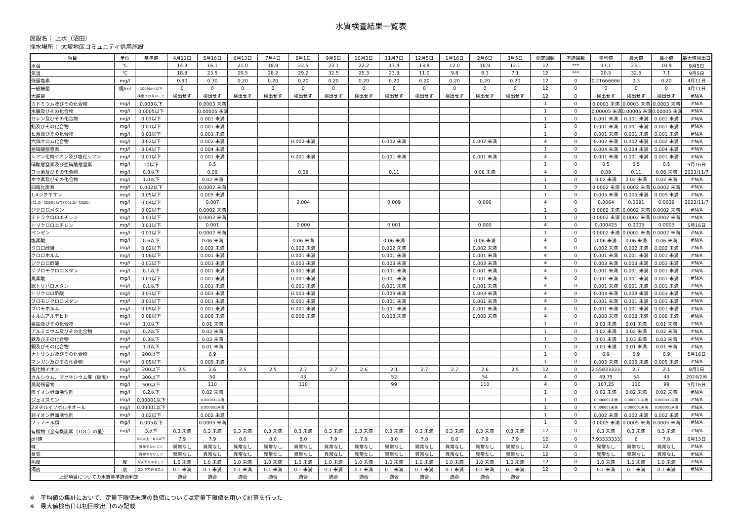水質検査結果一覧表
施設名： 上水（沼田）
採水場所： 大坂地区コミュニティ供用施設
| 項目 | 単位 | 基準値 | 4月11日 | 5月16日 | 6月13日 | 7月4日 | 8月1日 | 9月5日 | 10月3日 | 11月7日 | 12月5日 | 1月16日 | 2月6日 | 3月5日 | 測定回数 | 不適回数 | 平均値 | 最大値 | 最小値 | 最大値検出日 |
| --- | --- | --- | --- | --- | --- | --- | --- | --- | --- | --- | --- | --- | --- | --- | --- | --- | --- | --- | --- | --- |
| 水温 | ℃ | | 14.9 | 16.1 | 21.0 | 18.9 | 22.5 | 23.1 | 22.2 | 17.4 | 13.9 | 12.0 | 10.9 | 12.1 | 12 | *** | 17.1 | 23.1 | 10.9 | 9月5日 |
| 気温 | ℃ | | 18.8 | 23.5 | 29.5 | 28.2 | 29.2 | 32.5 | 25.3 | 23.3 | 11.0 | 9.8 | 8.3 | 7.1 | 12 | *** | 20.5 | 32.5 | 7.1 | 9月5日 |
| 残留塩素 | mg/l | | 0.30 | 0.30 | 0.20 | 0.20 | 0.20 | 0.20 | 0.20 | 0.20 | 0.20 | 0.20 | 0.20 | 0.20 | 12 | 0 | 0.216666667 | 0.3 | 0.20 | 4月11日 |
| 一般細菌 | 個/ml | 100個/ml以下 | 0 | 0 | 0 | 0 | 0 | 0 | 0 | 0 | 0 | 0 | 0 | 0 | 12 | 0 | 0 | 0 | 0 | 4月11日 |
| 大腸菌 | | 検出されないこと | 検出せず | 検出せず | 検出せず | 検出せず | 検出せず | 検出せず | 検出せず | 検出せず | 検出せず | 検出せず | 検出せず | 検出せず | 12 | 0 | 検出せず | 検出せず | 検出せず | #N/A |
| カドミウム及びその化合物 | mg/l | 0.003以下 | | 0.0003 未満 | | | | | | | | | | | 1 | 0 | 0.0003 未満 | 0.0003 未満 | 0.0003 未満 | #N/A |
| 水銀及びその化合物 | mg/l | 0.0005以下 | | 0.00005 未満 | | | | | | | | | | | 1 | 0 | 0.00005 未満 | 0.00005 未満 | 0.00005 未満 | #N/A |
| セレン及びその化合物 | mg/l | 0.01以下 | | 0.001 未満 | | | | | | | | | | | 1 | 0 | 0.001 未満 | 0.001 未満 | 0.001 未満 | #N/A |
| 鉛及びその化合物 | mg/l | 0.01以下 | | 0.001 未満 | | | | | | | | | | | 1 | 0 | 0.001 未満 | 0.001 未満 | 0.001 未満 | #N/A |
| ヒ素及びその化合物 | mg/l | 0.01以下 | | 0.001 未満 | | | | | | | | | | | 1 | 0 | 0.001 未満 | 0.001 未満 | 0.001 未満 | #N/A |
| 六価クロム化合物 | mg/l | 0.02以下 | | 0.002 未満 | | | 0.002 未満 | | | 0.002 未満 | | | 0.002 未満 | | 4 | 0 | 0.002 未満 | 0.002 未満 | 0.002 未満 | #N/A |
| 亜硝酸態窒素 | mg/l | 0.04以下 | | 0.004 未満 | | | | | | | | | | | 1 | 0 | 0.004 未満 | 0.004 未満 | 0.004 未満 | #N/A |
| シアン化物イオン及び塩化シアン | mg/l | 0.01以下 | | 0.001 未満 | | | 0.001 未満 | | | 0.001 未満 | | | 0.001 未満 | | 4 | 0 | 0.001 未満 | 0.001 未満 | 0.001 未満 | #N/A |
| 硝酸態窒素及び亜硝酸態窒素 | mg/l | 10以下 | | 0.5 | | | | | | | | | | | 1 | 0 | 0.5 | 0.5 | 0.5 | 5月16日 |
| フッ素及びその化合物 | mg/l | 0.8以下 | | 0.09 | | | 0.08 | | | 0.11 | | | 0.08 未満 | | 4 | 0 | 0.09 | 0.11 | 0.08 未満 | 2023/11/7 |
| ホウ素及びその化合物 | mg/l | 1.0以下 | | 0.02 未満 | | | | | | | | | | | 1 | 0 | 0.02 未満 | 0.02 未満 | 0.02 未満 | #N/A |
| 四塩化炭素 | mg/l | 0.002以下 | | 0.0002 未満 | | | | | | | | | | | 1 | 0 | 0.0002 未満 | 0.0002 未満 | 0.0002 未満 | #N/A |
| 1,4ジオキサン | mg/l | 0.05以下 | | 0.005 未満 | | | | | | | | | | | 1 | 0 | 0.005 未満 | 0.005 未満 | 0.005 未満 | #N/A |
| ｼｽ1,2ｼﾞｸﾛﾛｴﾁﾚﾝ及びﾄﾗﾝｽ1,2ｼﾞｸﾛﾛｴﾁﾚﾝ | mg/l | 0.04以下 | | 0.007 | | | 0.004 | | | 0.009 | | | 0.006 | | 4 | 0 | 0.0064 | 0.0091 | 0.0039 | 2023/11/7 |
| ジクロロメタン | mg/l | 0.02以下 | | 0.0002 未満 | | | | | | | | | | | 1 | 0 | 0.0002 未満 | 0.0002 未満 | 0.0002 未満 | #N/A |
| テトラクロロエチレン | mg/l | 0.01以下 | | 0.0002 未満 | | | | | | | | | | | 1 | 0 | 0.0002 未満 | 0.0002 未満 | 0.0002 未満 | #N/A |
| トリクロロエチレン | mg/l | 0.01以下 | | 0.001 | | | 0.000 | | | 0.001 | | | 0.000 | | 4 | 0 | 0.000425 | 0.0005 | 0.0003 | 5月16日 |
| ベンゼン | mg/l | 0.01以下 | | 0.0002 未満 | | | | | | | | | | | 1 | 0 | 0.0002 未満 | 0.0002 未満 | 0.0002 未満 | #N/A |
| 塩素酸 | mg/l | 0.6以下 | | 0.06 未満 | | | 0.06 未満 | | | 0.06 未満 | | | 0.06 未満 | | 4 | 0 | 0.06 未満 | 0.06 未満 | 0.06 未満 | #N/A |
| クロロ酢酸 | mg/l | 0.02以下 | | 0.002 未満 | | | 0.002 未満 | | | 0.002 未満 | | | 0.002 未満 | | 4 | 0 | 0.002 未満 | 0.002 未満 | 0.002 未満 | #N/A |
| クロロホルム | mg/l | 0.06以下 | | 0.001 未満 | | | 0.001 未満 | | | 0.001 未満 | | | 0.001 未満 | | 4 | 0 | 0.001 未満 | 0.001 未満 | 0.001 未満 | #N/A |
| ジクロロ酢酸 | mg/l | 0.03以下 | | 0.003 未満 | | | 0.003 未満 | | | 0.003 未満 | | | 0.003 未満 | | 4 | 0 | 0.003 未満 | 0.003 未満 | 0.003 未満 | #N/A |
| ジブロモクロロメタン | mg/l | 0.1以下 | | 0.001 未満 | | | 0.001 未満 | | | 0.001 未満 | | | 0.001 未満 | | 4 | 0 | 0.001 未満 | 0.001 未満 | 0.001 未満 | #N/A |
| 臭素酸 | mg/l | 0.01以下 | | 0.001 未満 | | | 0.001 未満 | | | 0.001 未満 | | | 0.001 未満 | | 4 | 0 | 0.001 未満 | 0.001 未満 | 0.001 未満 | #N/A |
| 総トリハロメタン | mg/l | 0.1以下 | | 0.001 未満 | | | 0.001 未満 | | | 0.001 未満 | | | 0.001 未満 | | 4 | 0 | 0.001 未満 | 0.001 未満 | 0.001 未満 | #N/A |
| トリクロロ酢酸 | mg/l | 0.03以下 | | 0.003 未満 | | | 0.003 未満 | | | 0.003 未満 | | | 0.003 未満 | | 4 | 0 | 0.003 未満 | 0.003 未満 | 0.003 未満 | #N/A |
| ブロモジクロロメタン | mg/l | 0.03以下 | | 0.001 未満 | | | 0.001 未満 | | | 0.001 未満 | | | 0.001 未満 | | 4 | 0 | 0.001 未満 | 0.001 未満 | 0.001 未満 | #N/A |
| ブロモホルム | mg/l | 0.09以下 | | 0.001 未満 | | | 0.001 未満 | | | 0.001 未満 | | | 0.001 未満 | | 4 | 0 | 0.001 未満 | 0.001 未満 | 0.001 未満 | #N/A |
| ホルムアルデヒド | mg/l | 0.08以下 | | 0.008 未満 | | | 0.008 未満 | | | 0.008 未満 | | | 0.008 未満 | | 4 | 0 | 0.008 未満 | 0.008 未満 | 0.008 未満 | #N/A |
| 亜鉛及びその化合物 | mg/l | 1.0以下 | | 0.01 未満 | | | | | | | | | | | 1 | 0 | 0.01 未満 | 0.01 未満 | 0.01 未満 | #N/A |
| アルミニウム及びその化合物 | mg/l | 0.2以下 | | 0.02 未満 | | | | | | | | | | | 1 | 0 | 0.02 未満 | 0.02 未満 | 0.02 未満 | #N/A |
| 鉄及びその化合物 | mg/l | 0.3以下 | | 0.03 未満 | | | | | | | | | | | 1 | 0 | 0.03 未満 | 0.03 未満 | 0.03 未満 | #N/A |
| 銅及びその化合物 | mg/l | 1.0以下 | | 0.01 未満 | | | | | | | | | | | 1 | 0 | 0.01 未満 | 0.01 未満 | 0.01 未満 | #N/A |
| ナトリウム及びその化合物 | mg/l | 200以下 | | 6.9 | | | | | | | | | | | 1 | 0 | 6.9 | 6.9 | 6.9 | 5月16日 |
| マンガン及びその化合物 | mg/l | 0.05以下 | | 0.005 未満 | | | | | | | | | | | 1 | 0 | 0.005 未満 | 0.005 未満 | 0.005 未満 | #N/A |
| 塩化物イオン | mg/l | 200以下 | 2.5 | 2.6 | 2.5 | 2.5 | 2.7 | 2.7 | 2.6 | 2.1 | 2.7 | 2.7 | 2.6 | 2.5 | 12 | 0 | 2.558333333 | 2.7 | 2.1 | 8月1日 |
| カルシウム、マグネシウム等（硬度） | mg/l | 300以下 | | 50 | | | 43 | | | 52 | | | 54 | | 4 | 0 | 49.75 | 54 | 43 | 2024/2/6 |
| 蒸発残留物 | mg/l | 500以下 | | 110 | | | 110 | | | 99 | | | 110 | | 4 | 0 | 107.25 | 110 | 99 | 5月16日 |
| 陰イオン界面活性剤 | mg/l | 0.2以下 | | 0.02 未満 | | | | | | | | | | | 1 | 0 | 0.02 未満 | 0.02 未満 | 0.02 未満 | #N/A |
| ジェオスミン | mg/l | 0.00001以下 | | 0.000001未満 | | | | | | | | | | | 1 | 0 | 0.000001未満 | 0.000001未満 | 0.000001未満 | #N/A |
| 2メチルイソボルネオール | mg/l | 0.00001以下 | | 0.000001未満 | | | | | | | | | | | 1 | 0 | 0.000001未満 | 0.000001未満 | 0.000001未満 | #N/A |
| 非イオン界面活性剤 | mg/l | 0.02以下 | | 0.002 未満 | | | | | | | | | | | 1 | 0 | 0.002 未満 | 0.002 未満 | 0.002 未満 | #N/A |
| フェノール類 | mg/l | 0.005以下 | | 0.0005 未満 | | | | | | | | | | | 1 | 0 | 0.0005 未満 | 0.0005 未満 | 0.0005 未満 | #N/A |
| 有機物（全有機炭素（TOC）の量） | mg/l | 3以下 | 0.3 未満 | 0.3 未満 | 0.3 未満 | 0.3 未満 | 0.3 未満 | 0.3 未満 | 0.3 未満 | 0.3 未満 | 0.3 未満 | 0.3 未満 | 0.3 未満 | 0.3 未満 | 12 | 0 | 0.3 未満 | 0.3 未満 | 0.3 未満 | #N/A |
| pH値 | | 5.8以上・8.6以下 | 7.9 | 7.9 | 8.0 | 8.0 | 8.0 | 7.9 | 7.9 | 8.0 | 7.8 | 8.0 | 7.9 | 7.9 | 12 | 0 | 7.933333333 | 8 | 7.8 | 6月13日 |
| 味 | | 異常でないこと | 異常なし | 異常なし | 異常なし | 異常なし | 異常なし | 異常なし | 異常なし | 異常なし | 異常なし | 異常なし | 異常なし | 異常なし | 12 | 0 | 異常なし | 異常なし | 異常なし | #N/A |
| 臭気 | | 異常でないこと | 異常なし | 異常なし | 異常なし | 異常なし | 異常なし | 異常なし | 異常なし | 異常なし | 異常なし | 異常なし | 異常なし | 異常なし | 12 | 0 | 異常なし | 異常なし | 異常なし | #N/A |
| 色度 | 度 | 5以下であること | 1.0 未満 | 1.0 未満 | 1.0 未満 | 1.0 未満 | 1.0 未満 | 1.0 未満 | 1.0 未満 | 1.0 未満 | 1.0 未満 | 1.0 未満 | 1.0 未満 | 1.0 未満 | 12 | 0 | 1.0 未満 | 1.0 未満 | 1.0 未満 | #N/A |
| 濁度 | 度 | 2以下であること | 0.1 未満 | 0.1 未満 | 0.1 未満 | 0.1 未満 | 0.1 未満 | 0.1 未満 | 0.1 未満 | 0.1 未満 | 0.1 未満 | 0.1 未満 | 0.1 未満 | 0.1 未満 | 12 | 0 | 0.1 未満 | 0.1 未満 | 0.1 未満 | #N/A |
| 上記項目についての水質基準適合判定 | | | 適合 | 適合 | 適合 | 適合 | 適合 | 適合 | 適合 | 適合 | 適合 | 適合 | 適合 | 適合 | | | | | | |
※　平均値の集計において、定量下限値未満の数値については定量下限値を用いて計算を行った
※　最大値検出日は初回検出日のみ記載